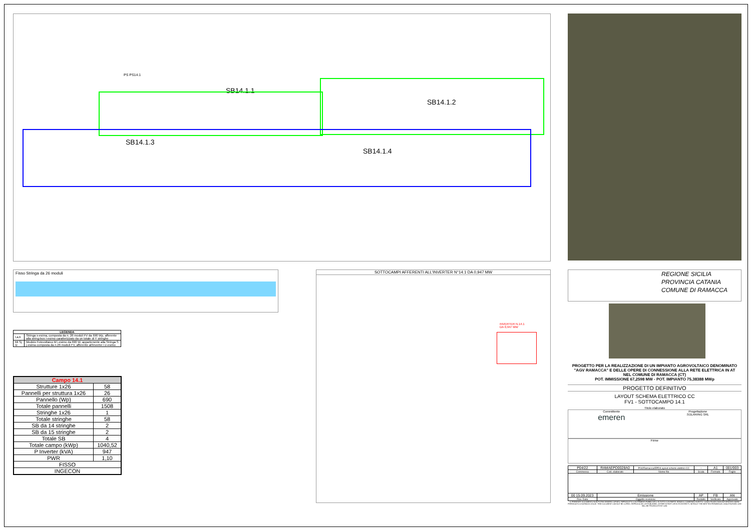SB14.1.1
SB14.1.2
SB14.1.3
SB14.1.4
PS PS14.1
Fisso Stringa da 26 moduli
| LEGENDA | |
| --- | --- |
| I,a,b | Stringa x-esima, composta da n. 26 moduli FV da 690 Wp, afferente alla string-box I-esimo caratterizzato da un totale di Y stringhe |
| Mi Sj Iz | Modulo Fotovoltaico M i-esimo da 690 W, appartenente alla Stringa S j-esima composta da n.26 moduli FV, afferente all'inverter I z-esimo |
| Campo 14.1 | |
| --- | --- |
| Strutture 1x26 | 58 |
| Pannelli per struttura 1x26 | 26 |
| Pannello (Wp) | 690 |
| Totale pannelli | 1508 |
| Stringhe 1x26 | 1 |
| Totale stringhe | 58 |
| SB da 14 stringhe | 2 |
| SB da 15 stringhe | 2 |
| Totale SB | 4 |
| Totale campo (kWp) | 1040,52 |
| P Inverter (kVA) | 947 |
| PWR | 1,10 |
| FISSO | |
| INGECON | |
SOTTOCAMPI AFFERENTI ALL'INVERTER N°14.1 DA 0,947 MW
INVERTER N.14.1
DA 0,947 MW
REGIONE SICILIA
PROVINCIA CATANIA
COMUNE DI RAMACCA
PROGETTO PER LA REALIZZAZIONE DI UN IMPIANTO AGROVOLTAICO DENOMINATO "AGV RAMACCA" E DELLE OPERE DI CONNESSIONE ALLA RETE ELETTRICA IN AT NEL COMUNE DI RAMACCA (CT)
POT. IMMISSIONE 67,2598 MW - POT. IMPIANTO 75,38388 MWp
PROGETTO DEFINITIVO
LAYOUT SCHEMA ELETTRICO CC
FV1 - SOTTOCAMPO 14.1
Titolo elaborato
Committente
emeren
Progettazione
SOLARING SRL
Firme
| P04/22 | RAMAEPD0028A0 | P04/Ramacca/EPD/Layout schemi elettrici CC | - | A1 | 001/003 |
| Commessa | Cod. elaborato | Nome file | Scala | Formato | Foglio |
| 00 15.09.2023 | Emissione | | AP | FB | AN |
| Rev. Data | Oggetto revisione | | Redatto | Verificato | Approvato |
IL PRESENTE DOCUMENTO NON POTRA' ESSERE COPIATO, RIPRODOTTO O ALTRIMENTI PUBBLICATO, IN TUTTO O IN PARTE, SENZA IL CONSENSO SCRITTO. OGNI UTILIZZO NON AUTORIZZATO SARA' PERSEGUITO A NORMA DI LEGGE. THIS DOCUMENT CAN NOT BE COPIED, REPRODUCED OR PUBLISHED, EITHER IN PART OR IN ITS ENTIRETY, WITHOUT THE WRITTEN PERMISSION. UNAUTHORIZED USE WILL BE PROSECUTE BY LAW.